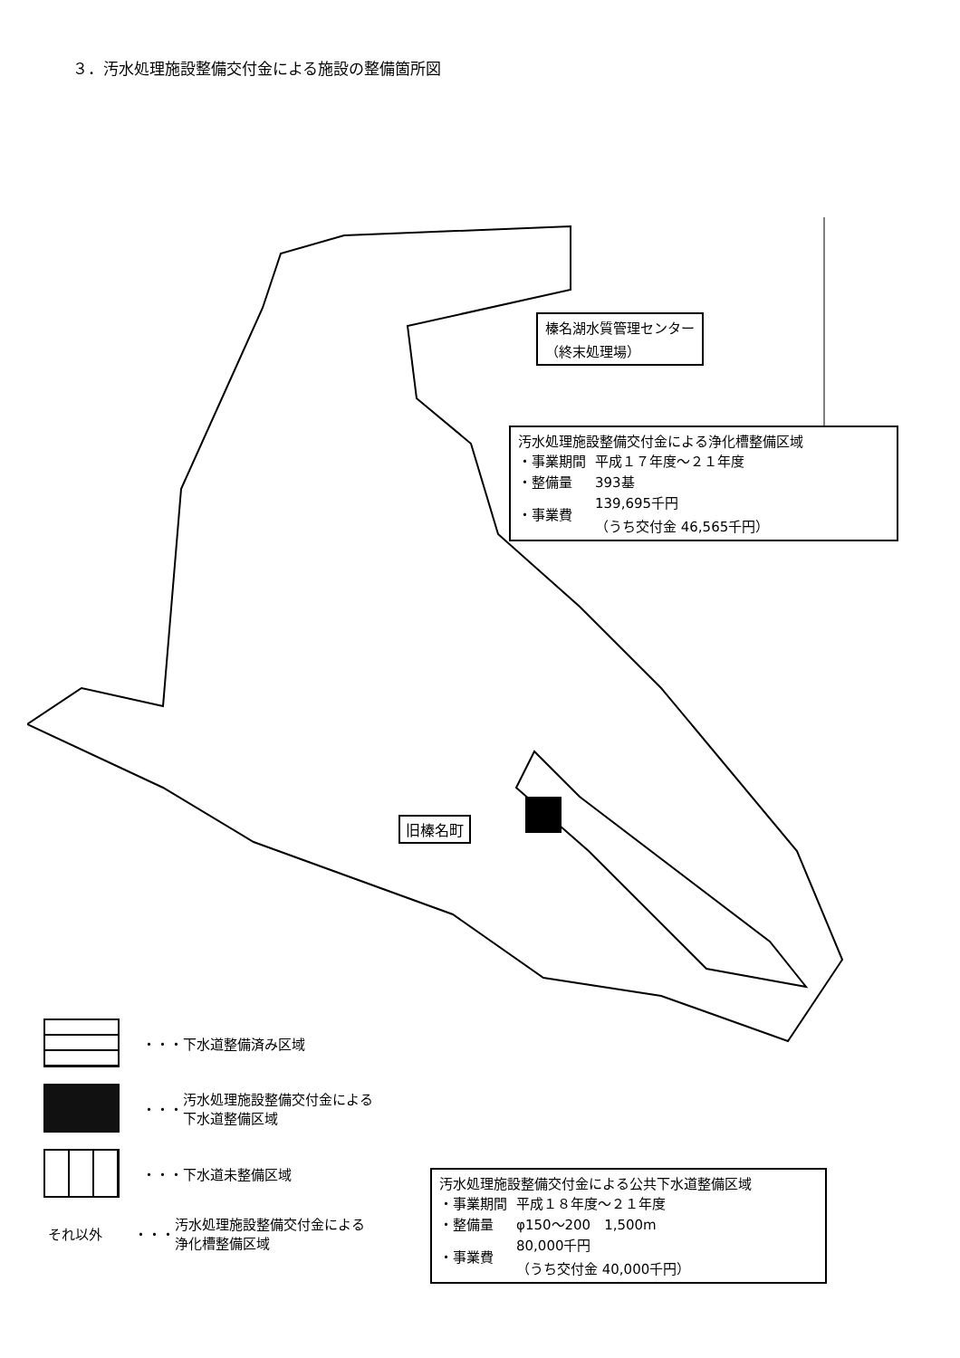３．汚水処理施設整備交付金による施設の整備箇所図
榛名湖水質管理センター
（終末処理場）
汚水処理施設整備交付金による浄化槽整備区域
| ・事業期間 | 平成１７年度～２１年度 |
| ・整備量 | 393基 |
| ・事業費 | 139,695千円 （うち交付金 46,565千円） |
旧榛名町
汚水処理施設整備交付金による公共下水道整備区域
| ・事業期間 | 平成１８年度～２１年度 |
| ・整備量 | φ150～200 1,500m |
| ・事業費 | 80,000千円 （うち交付金 40,000千円） |
・・・ 下水道整備済み区域
・・・ 汚水処理施設整備交付金による
下水道整備区域
・・・ 下水道未整備区域
それ以外 ・・・ 汚水処理施設整備交付金による
浄化槽整備区域